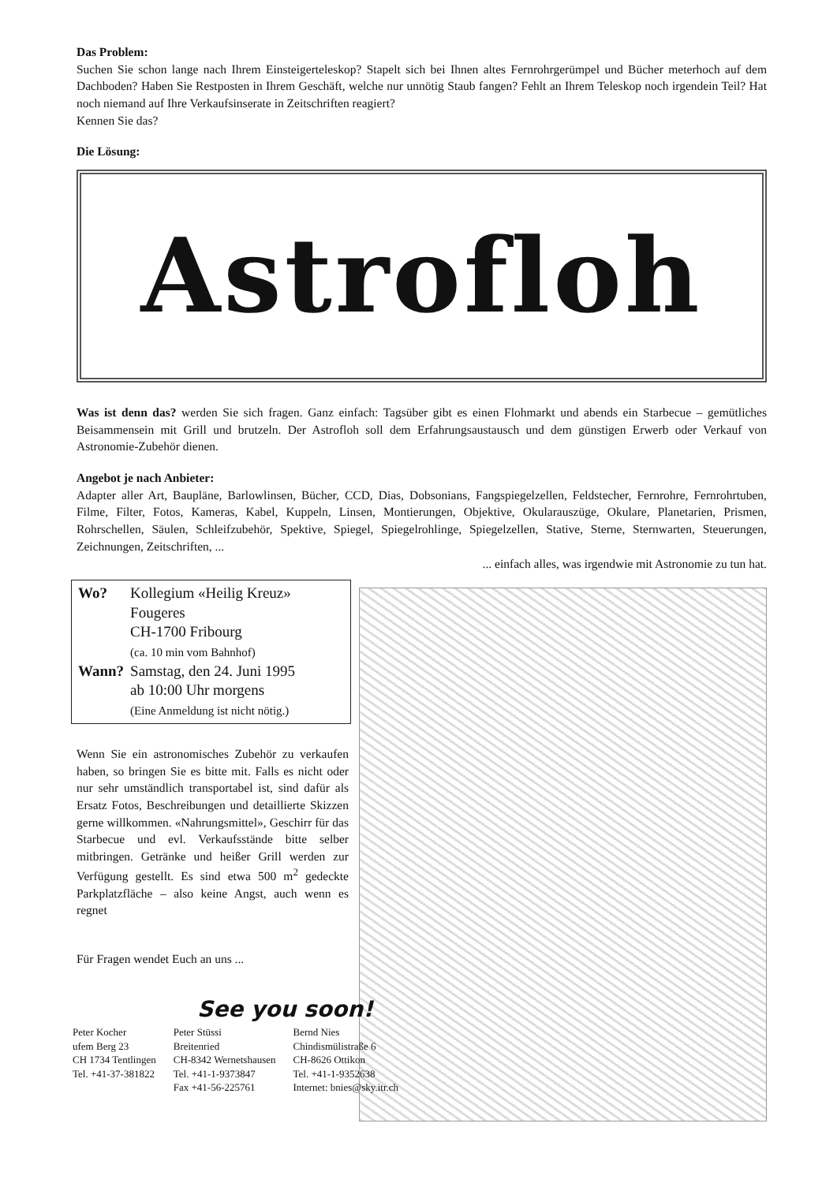Das Problem:
Suchen Sie schon lange nach Ihrem Einsteigerteleskop? Stapelt sich bei Ihnen altes Fernrohrgerümpel und Bücher meterhoch auf dem Dachboden? Haben Sie Restposten in Ihrem Geschäft, welche nur unnötig Staub fangen? Fehlt an Ihrem Teleskop noch irgendein Teil? Hat noch niemand auf Ihre Verkaufsinserate in Zeitschriften reagiert?
Kennen Sie das?
Die Lösung:
Astrofloh
Was ist denn das? werden Sie sich fragen. Ganz einfach: Tagsüber gibt es einen Flohmarkt und abends ein Starbecue – gemütliches Beisammensein mit Grill und brutzeln. Der Astrofloh soll dem Erfahrungsaustausch und dem günstigen Erwerb oder Verkauf von Astronomie-Zubehör dienen.
Angebot je nach Anbieter:
Adapter aller Art, Baupläne, Barlowlinsen, Bücher, CCD, Dias, Dobsonians, Fangspiegelzellen, Feldstecher, Fernrohre, Fernrohrtuben, Filme, Filter, Fotos, Kameras, Kabel, Kuppeln, Linsen, Montierungen, Objektive, Okularauszüge, Okulare, Planetarien, Prismen, Rohrschellen, Säulen, Schleifzubehör, Spektive, Spiegel, Spiegelrohlinge, Spiegelzellen, Stative, Sterne, Sternwarten, Steuerungen, Zeichnungen, Zeitschriften, ...
... einfach alles, was irgendwie mit Astronomie zu tun hat.
| Wo? | Kollegium «Heilig Kreuz» Fougeres CH-1700 Fribourg (ca. 10 min vom Bahnhof) |
| Wann? | Samstag, den 24. Juni 1995 ab 10:00 Uhr morgens (Eine Anmeldung ist nicht nötig.) |
Wenn Sie ein astronomisches Zubehör zu verkaufen haben, so bringen Sie es bitte mit. Falls es nicht oder nur sehr umständlich transportabel ist, sind dafür als Ersatz Fotos, Beschreibungen und detaillierte Skizzen gerne willkommen. «Nahrungsmittel», Geschirr für das Starbecue und evl. Verkaufsstände bitte selber mitbringen. Getränke und heißer Grill werden zur Verfügung gestellt. Es sind etwa 500 m<sup>2</sup> gedeckte Parkplatzfläche – also keine Angst, auch wenn es regnet
Für Fragen wendet Euch an uns ...
See you soon!
Peter Kocher
ufem Berg 23
CH 1734 Tentlingen
Tel. +41-37-381822
Peter Stüssi
Breitenried
CH-8342 Wernetshausen
Tel. +41-1-9373847
Fax +41-56-225761
Bernd Nies
Chindismülistraße 6
CH-8626 Ottikon
Tel. +41-1-9352638
Internet: bnies@sky.itr.ch